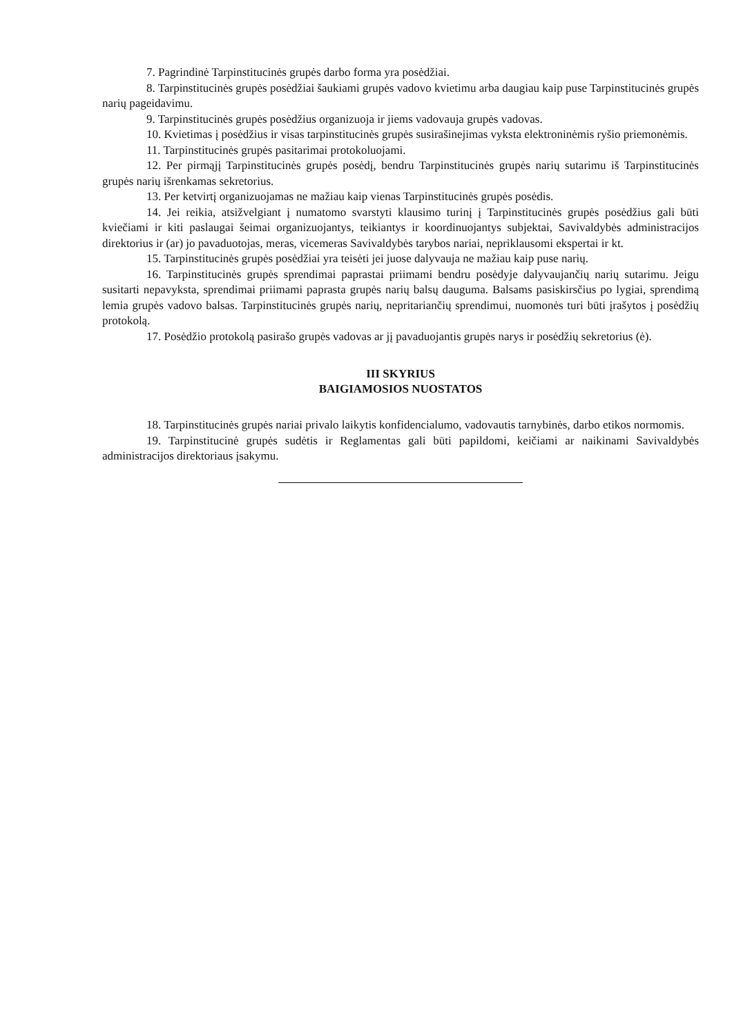7. Pagrindinė Tarpinstitucinės grupės darbo forma yra posėdžiai.
8. Tarpinstitucinės grupės posėdžiai šaukiami grupės vadovo kvietimu arba daugiau kaip puse Tarpinstitucinės grupės narių pageidavimu.
9. Tarpinstitucinės grupės posėdžius organizuoja ir jiems vadovauja grupės vadovas.
10. Kvietimas į posėdžius ir visas tarpinstitucinės grupės susirašinejimas vyksta elektroninėmis ryšio priemonėmis.
11. Tarpinstitucinės grupės pasitarimai protokoluojami.
12. Per pirmąjį Tarpinstitucinės grupės posėdį, bendru Tarpinstitucinės grupės narių sutarimu iš Tarpinstitucinės grupės narių išrenkamas sekretorius.
13. Per ketvirtį organizuojamas ne mažiau kaip vienas Tarpinstitucinės grupės posėdis.
14. Jei reikia, atsižvelgiant į numatomo svarstyti klausimo turinį į Tarpinstitucinės grupės posėdžius gali būti kviečiami ir kiti paslaugai šeimai organizuojantys, teikiantys ir koordinuojantys subjektai, Savivaldybės administracijos direktorius ir (ar) jo pavaduotojas, meras, vicemeras Savivaldybės tarybos nariai, nepriklausomi ekspertai ir kt.
15. Tarpinstitucinės grupės posėdžiai yra teisėti jei juose dalyvauja ne mažiau kaip puse narių.
16. Tarpinstitucinės grupės sprendimai paprastai priimami bendru posėdyje dalyvaujančių narių sutarimu. Jeigu susitarti nepavyksta, sprendimai priimami paprasta grupės narių balsų dauguma. Balsams pasiskirsčius po lygiai, sprendimą lemia grupės vadovo balsas. Tarpinstitucinės grupės narių, nepritariančių sprendimui, nuomonės turi būti įrašytos į posėdžių protokolą.
17. Posėdžio protokolą pasirašo grupės vadovas ar jį pavaduojantis grupės narys ir posėdžių sekretorius (ė).
III SKYRIUS
BAIGIAMOSIOS NUOSTATOS
18. Tarpinstitucinės grupės nariai privalo laikytis konfidencialumo, vadovautis tarnybinės, darbo etikos normomis.
19. Tarpinstitucinė grupės sudėtis ir Reglamentas gali būti papildomi, keičiami ar naikinami Savivaldybės administracijos direktoriaus įsakymu.